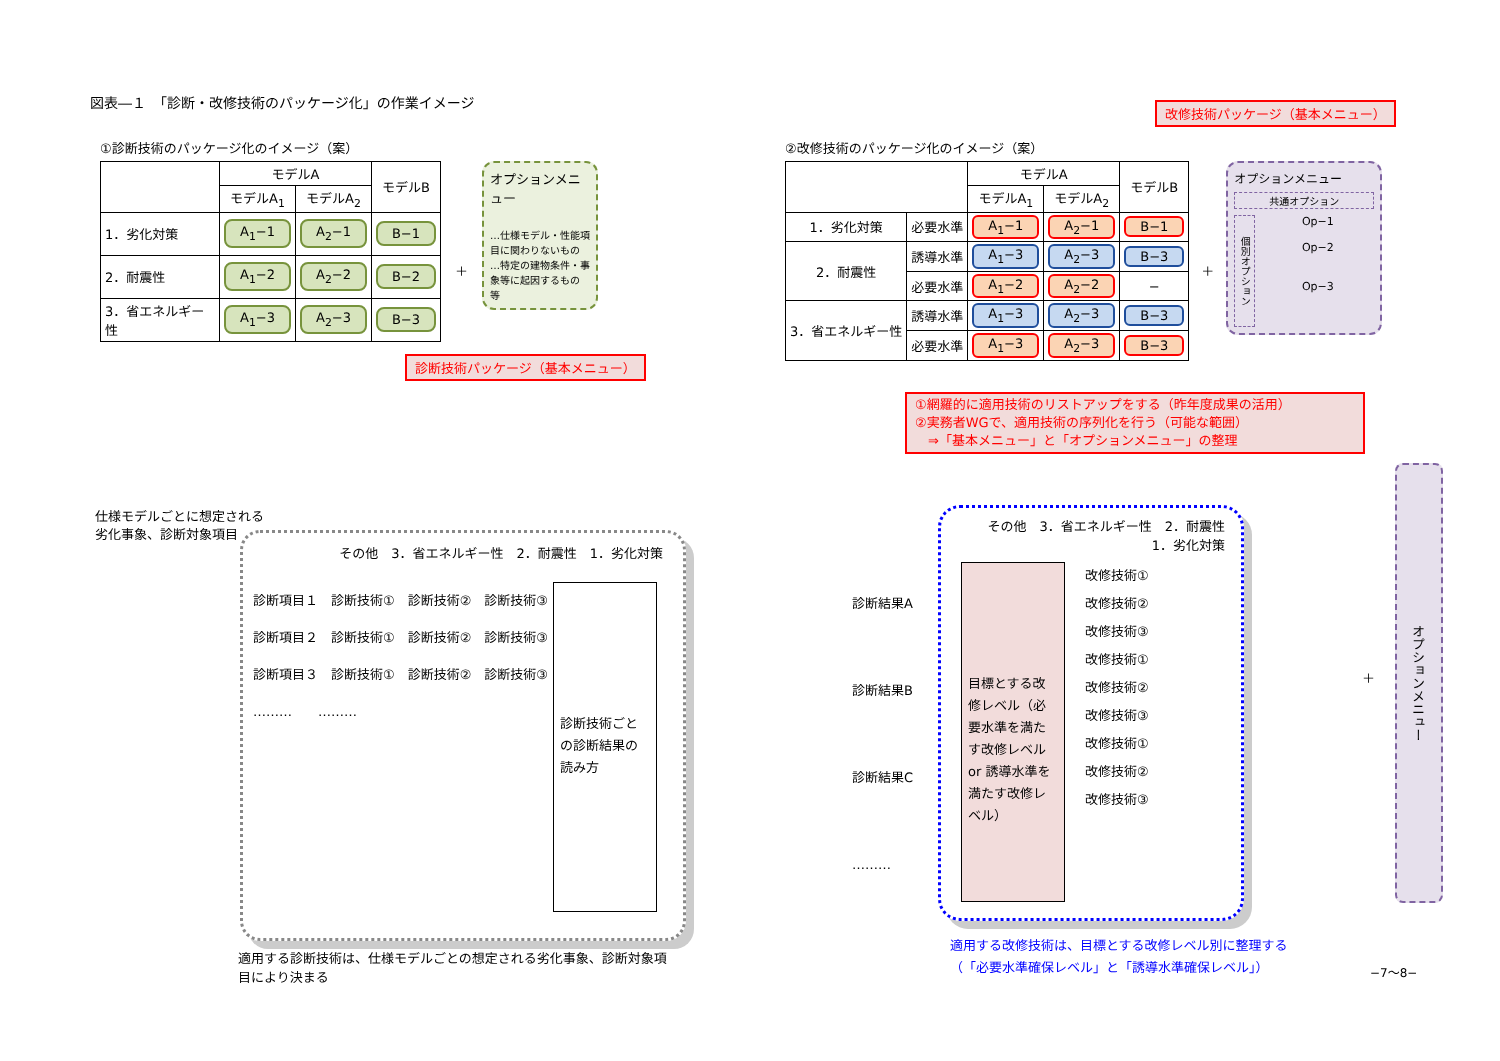図表―１　「診断・改修技術のパッケージ化」の作業イメージ
改修技術パッケージ（基本メニュー）
①診断技術のパッケージ化のイメージ（案）
| | モデルA | | モデルB |
| --- | --- | --- | --- |
| | モデルA<sub>1</sub> | モデルA<sub>2</sub> | |
| 1．劣化対策 | A<sub>1</sub>−1 | A<sub>2</sub>−1 | B−1 |
| 2．耐震性 | A<sub>1</sub>−2 | A<sub>2</sub>−2 | B−2 |
| 3．省エネルギー性 | A<sub>1</sub>−3 | A<sub>2</sub>−3 | B−3 |
＋
オプションメニュー
…仕様モデル・性能項目に関わりないもの
…特定の建物条件・事象等に起因するもの　等
診断技術パッケージ（基本メニュー）
②改修技術のパッケージ化のイメージ（案）
| | | モデルA | | モデルB |
| --- | --- | --- | --- | --- |
| | | モデルA<sub>1</sub> | モデルA<sub>2</sub> | |
| 1．劣化対策 | 必要水準 | A<sub>1</sub>−1 | A<sub>2</sub>−1 | B−1 |
| 2．耐震性 | 誘導水準 | A<sub>1</sub>−3 | A<sub>2</sub>−3 | B−3 |
| | 必要水準 | A<sub>1</sub>−2 | A<sub>2</sub>−2 | − |
| 3．省エネルギー性 | 誘導水準 | A<sub>1</sub>−3 | A<sub>2</sub>−3 | B−3 |
| | 必要水準 | A<sub>1</sub>−3 | A<sub>2</sub>−3 | B−3 |
＋
オプションメニュー
共通オプション
個別オプション
Op−1
Op−2
Op−3
①網羅的に適用技術のリストアップをする（昨年度成果の活用）
②実務者WGで、適用技術の序列化を行う（可能な範囲）
　⇒「基本メニュー」と「オプションメニュー」の整理
仕様モデルごとに想定される
劣化事象、診断対象項目
その他　3．省エネルギー性　2．耐震性　1．劣化対策
診断項目１　診断技術①　診断技術②　診断技術③
診断項目２　診断技術①　診断技術②　診断技術③
診断項目３　診断技術①　診断技術②　診断技術③
………　　………
診断技術ごとの診断結果の読み方
診断結果A
診断結果B
診断結果C
………
その他　3．省エネルギー性　2．耐震性　1．劣化対策
目標とする改修レベル（必要水準を満たす改修レベル or 誘導水準を満たす改修レベル）
改修技術①
改修技術②
改修技術③
改修技術①
改修技術②
改修技術③
改修技術①
改修技術②
改修技術③
＋
オプションメニュー
適用する診断技術は、仕様モデルごとの想定される劣化事象、診断対象項目により決まる
適用する改修技術は、目標とする改修レベル別に整理する
（「必要水準確保レベル」と「誘導水準確保レベル」）
−7〜8−